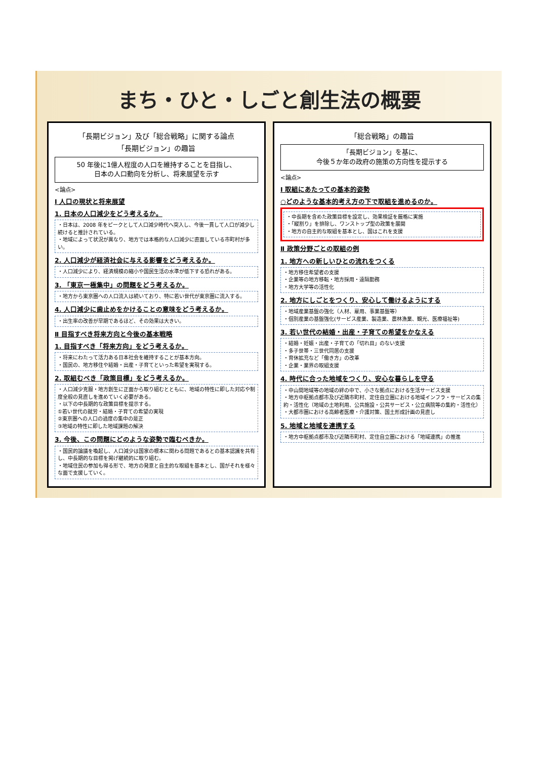まち・ひと・しごと創生法の概要
「長期ビジョン」及び「総合戦略」に関する論点
「長期ビジョン」の趣旨
50 年後に1億人程度の人口を維持することを目指し、
日本の人口動向を分析し、将来展望を示す
<論点>
Ⅰ 人口の現状と将来展望
1. 日本の人口減少をどう考えるか。
・日本は、2008 年をピークとして人口減少時代へ突入し、今後一貫して人口が減少し続けると推計されている。
・地域によって状況が異なり、地方では本格的な人口減少に直面している市町村が多い。
2. 人口減少が経済社会に与える影響をどう考えるか。
・人口減少により、経済規模の縮小や国民生活の水準が低下する恐れがある。
3. 「東京一極集中」の問題をどう考えるか。
・地方から東京圏への人口流入は続いており、特に若い世代が東京圏に流入する。
4. 人口減少に歯止めをかけることの意味をどう考えるか。
・出生率の改善が早期であるほど、その効果は大きい。
Ⅱ 目指すべき将来方向と今後の基本戦略
1. 目指すべき「将来方向」をどう考えるか。
・将来にわたって活力ある日本社会を維持することが基本方向。
・国民の、地方移住や結婚・出産・子育てといった希望を実現する。
2. 取組むべき「政策目標」をどう考えるか。
・人口減少克服・地方創生に正面から取り組むとともに、地域の特性に即した対応や制度全般の見直しを進めていく必要がある。
・以下の中長期的な政策目標を提示する。
①若い世代の就労・結婚・子育ての希望の実現
②東京圏への人口の過度の集中の是正
③地域の特性に即した地域課題の解決
3. 今後、この問題にどのような姿勢で臨むべきか。
・国民的論議を喚起し、人口減少は国家の根本に関わる問題であるとの基本認識を共有し、中長期的な目標を掲げ継続的に取り組む。
・地域住民の参加も得る形で、地方の発意と自主的な取組を基本とし、国がそれを様々な面で支援していく。
「総合戦略」の趣旨
「長期ビジョン」を基に、
今後５か年の政府の施策の方向性を提示する
<論点>
Ⅰ 取組にあたっての基本的姿勢
○どのような基本的考え方の下で取組を進めるのか。
・中長期を含めた政策目標を設定し、効果検証を厳格に実施
・「縦割り」を排除し、ワンストップ型の政策を展開
・地方の自主的な取組を基本とし、国はこれを支援
Ⅱ 政策分野ごとの取組の例
1. 地方への新しいひとの流れをつくる
・地方移住希望者の支援
・企業等の地方移転・地方採用・遠隔勤務
・地方大学等の活性化
2. 地方にしごとをつくり、安心して働けるようにする
・地域産業基盤の強化（人材、雇用、事業基盤等）
・個別産業の基盤強化(サービス産業、製造業、農林漁業、観光、医療福祉等)
3. 若い世代の結婚・出産・子育ての希望をかなえる
・結婚・妊娠・出産・子育ての「切れ目」のない支援
・多子世帯・三世代同居の支援
・育休拡充など「働き方」の改革
・企業・業界の取組支援
4. 時代に合った地域をつくり、安心な暮らしを守る
・中山間地域等の地域の絆の中で、小さな拠点における生活サービス支援
・地方中枢拠点都市及び近隣市町村、定住自立圏における地域インフラ・サービスの集約・活性化（地域の土地利用、公共施設・公共サービス・公立病院等の集約・活性化）
・大都市圏における高齢者医療・介護対策、国土形成計画の見直し
5. 地域と地域を連携する
・地方中枢拠点都市及び近隣市町村、定住自立圏における「地域連携」の推進